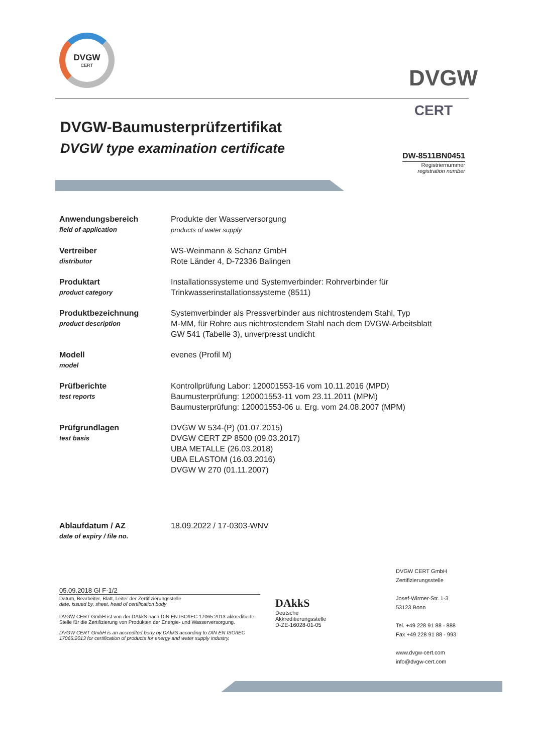DVGW
CERT
DVGW
CERT
DVGW-Baumusterprüfzertifikat
DVGW type examination certificate
DW-8511BN0451
Registriernummer
registration number
| Anwendungsbereich field of application | Produkte der Wasserversorgung products of water supply |
| Vertreiber distributor | WS-Weinmann & Schanz GmbH Rote Länder 4, D-72336 Balingen |
| Produktart product category | Installationssysteme und Systemverbinder: Rohrverbinder für Trinkwasserinstallationssysteme (8511) |
| Produktbezeichnung product description | Systemverbinder als Pressverbinder aus nichtrostendem Stahl, Typ M-MM, für Rohre aus nichtrostendem Stahl nach dem DVGW-Arbeitsblatt GW 541 (Tabelle 3), unverpresst undicht |
| Modell model | evenes (Profil M) |
| Prüfberichte test reports | Kontrollprüfung Labor: 120001553-16 vom 10.11.2016 (MPD) Baumusterprüfung: 120001553-11 vom 23.11.2011 (MPM) Baumusterprüfung: 120001553-06 u. Erg. vom 24.08.2007 (MPM) |
| Prüfgrundlagen test basis | DVGW W 534-(P) (01.07.2015) DVGW CERT ZP 8500 (09.03.2017) UBA METALLE (26.03.2018) UBA ELASTOM (16.03.2016) DVGW W 270 (01.11.2007) |
| Ablaufdatum / AZ date of expiry / file no. | 18.09.2022 / 17-0303-WNV |
05.09.2018 Gl F-1/2
Datum, Bearbeiter, Blatt, Leiter der Zertifizierungsstelle
date, issued by, sheet, head of certification body
DVGW CERT GmbH ist von der DAkkS nach DIN EN ISO/IEC 17065:2013 akkreditierte Stelle für die Zertifizierung von Produkten der Energie- und Wasserversorgung.
DVGW CERT GmbH is an accredited body by DAkkS according to DIN EN ISO/IEC 17065:2013 for certification of products for energy and water supply industry.
DAkkS
Deutsche
Akkreditierungsstelle
D-ZE-16028-01-05
DVGW CERT GmbH
Zertifizierungsstelle
Josef-Wirmer-Str. 1-3
53123 Bonn
Tel. +49 228 91 88 - 888
Fax +49 228 91 88 - 993
www.dvgw-cert.com
info@dvgw-cert.com